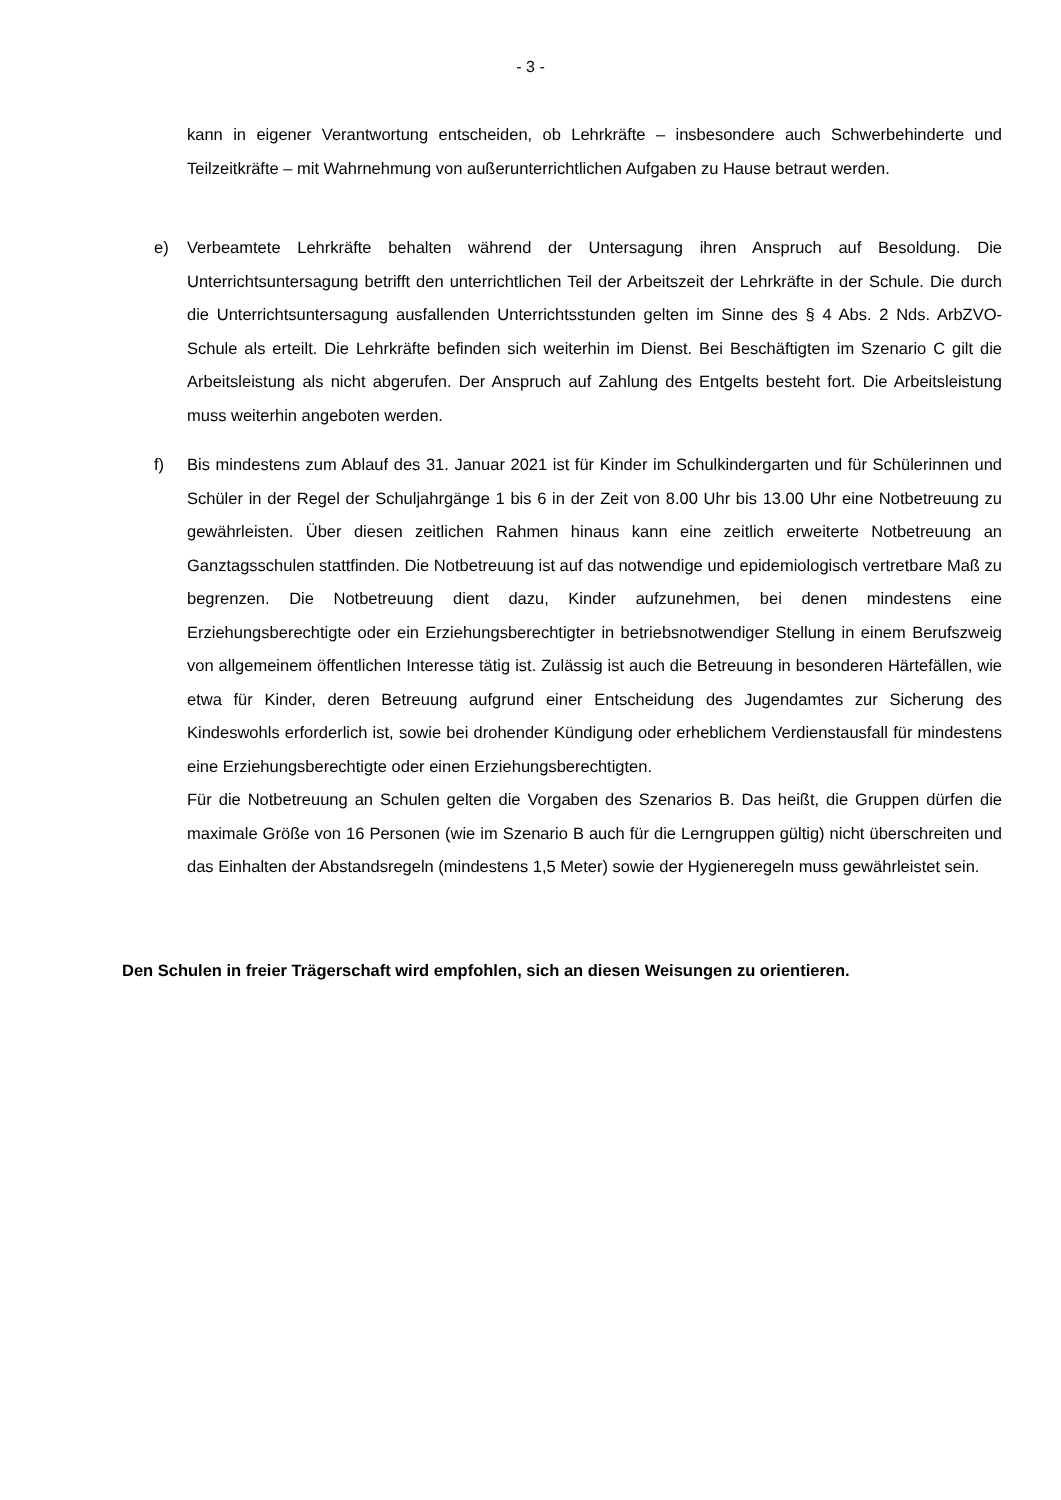- 3 -
kann in eigener Verantwortung entscheiden, ob Lehrkräfte – insbesondere auch Schwerbehinderte und Teilzeitkräfte – mit Wahrnehmung von außerunterrichtlichen Aufgaben zu Hause betraut werden.
e) Verbeamtete Lehrkräfte behalten während der Untersagung ihren Anspruch auf Besoldung. Die Unterrichtsuntersagung betrifft den unterrichtlichen Teil der Arbeitszeit der Lehrkräfte in der Schule. Die durch die Unterrichtsuntersagung ausfallenden Unterrichtsstunden gelten im Sinne des § 4 Abs. 2 Nds. ArbZVO-Schule als erteilt. Die Lehrkräfte befinden sich weiterhin im Dienst. Bei Beschäftigten im Szenario C gilt die Arbeitsleistung als nicht abgerufen. Der Anspruch auf Zahlung des Entgelts besteht fort. Die Arbeitsleistung muss weiterhin angeboten werden.
f) Bis mindestens zum Ablauf des 31. Januar 2021 ist für Kinder im Schulkindergarten und für Schülerinnen und Schüler in der Regel der Schuljahrgänge 1 bis 6 in der Zeit von 8.00 Uhr bis 13.00 Uhr eine Notbetreuung zu gewährleisten. Über diesen zeitlichen Rahmen hinaus kann eine zeitlich erweiterte Notbetreuung an Ganztagsschulen stattfinden. Die Notbetreuung ist auf das notwendige und epidemiologisch vertretbare Maß zu begrenzen. Die Notbetreuung dient dazu, Kinder aufzunehmen, bei denen mindestens eine Erziehungsberechtigte oder ein Erziehungsberechtigter in betriebsnotwendiger Stellung in einem Berufszweig von allgemeinem öffentlichen Interesse tätig ist. Zulässig ist auch die Betreuung in besonderen Härtefällen, wie etwa für Kinder, deren Betreuung aufgrund einer Entscheidung des Jugendamtes zur Sicherung des Kindeswohls erforderlich ist, sowie bei drohender Kündigung oder erheblichem Verdienstausfall für mindestens eine Erziehungsberechtigte oder einen Erziehungsberechtigten.
Für die Notbetreuung an Schulen gelten die Vorgaben des Szenarios B. Das heißt, die Gruppen dürfen die maximale Größe von 16 Personen (wie im Szenario B auch für die Lerngruppen gültig) nicht überschreiten und das Einhalten der Abstandsregeln (mindestens 1,5 Meter) sowie der Hygieneregeln muss gewährleistet sein.
Den Schulen in freier Trägerschaft wird empfohlen, sich an diesen Weisungen zu orientieren.